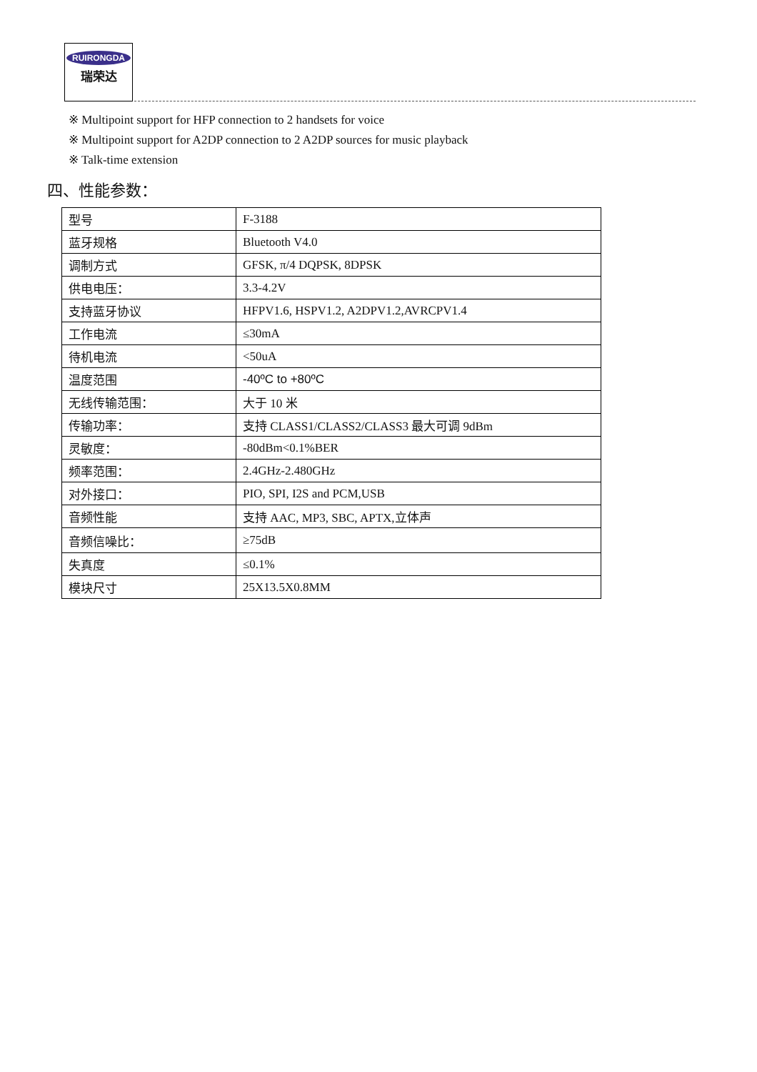RUIRONGDA
瑞荣达
※ Multipoint support for HFP connection to 2 handsets for voice
※ Multipoint support for A2DP connection to 2 A2DP sources for music playback
※ Talk-time extension
四、性能参数：
| 型号 | F-3188 |
| 蓝牙规格 | Bluetooth V4.0 |
| 调制方式 | GFSK, π/4 DQPSK, 8DPSK |
| 供电电压： | 3.3-4.2V |
| 支持蓝牙协议 | HFPV1.6, HSPV1.2, A2DPV1.2,AVRCPV1.4 |
| 工作电流 | ≤30mA |
| 待机电流 | <50uA |
| 温度范围 | -40ºC to +80ºC |
| 无线传输范围： | 大于 10 米 |
| 传输功率： | 支持 CLASS1/CLASS2/CLASS3 最大可调 9dBm |
| 灵敏度： | -80dBm<0.1%BER |
| 频率范围： | 2.4GHz-2.480GHz |
| 对外接口： | PIO, SPI, I2S and PCM,USB |
| 音频性能 | 支持 AAC, MP3, SBC, APTX,立体声 |
| 音频信噪比： | ≥75dB |
| 失真度 | ≤0.1% |
| 模块尺寸 | 25X13.5X0.8MM |